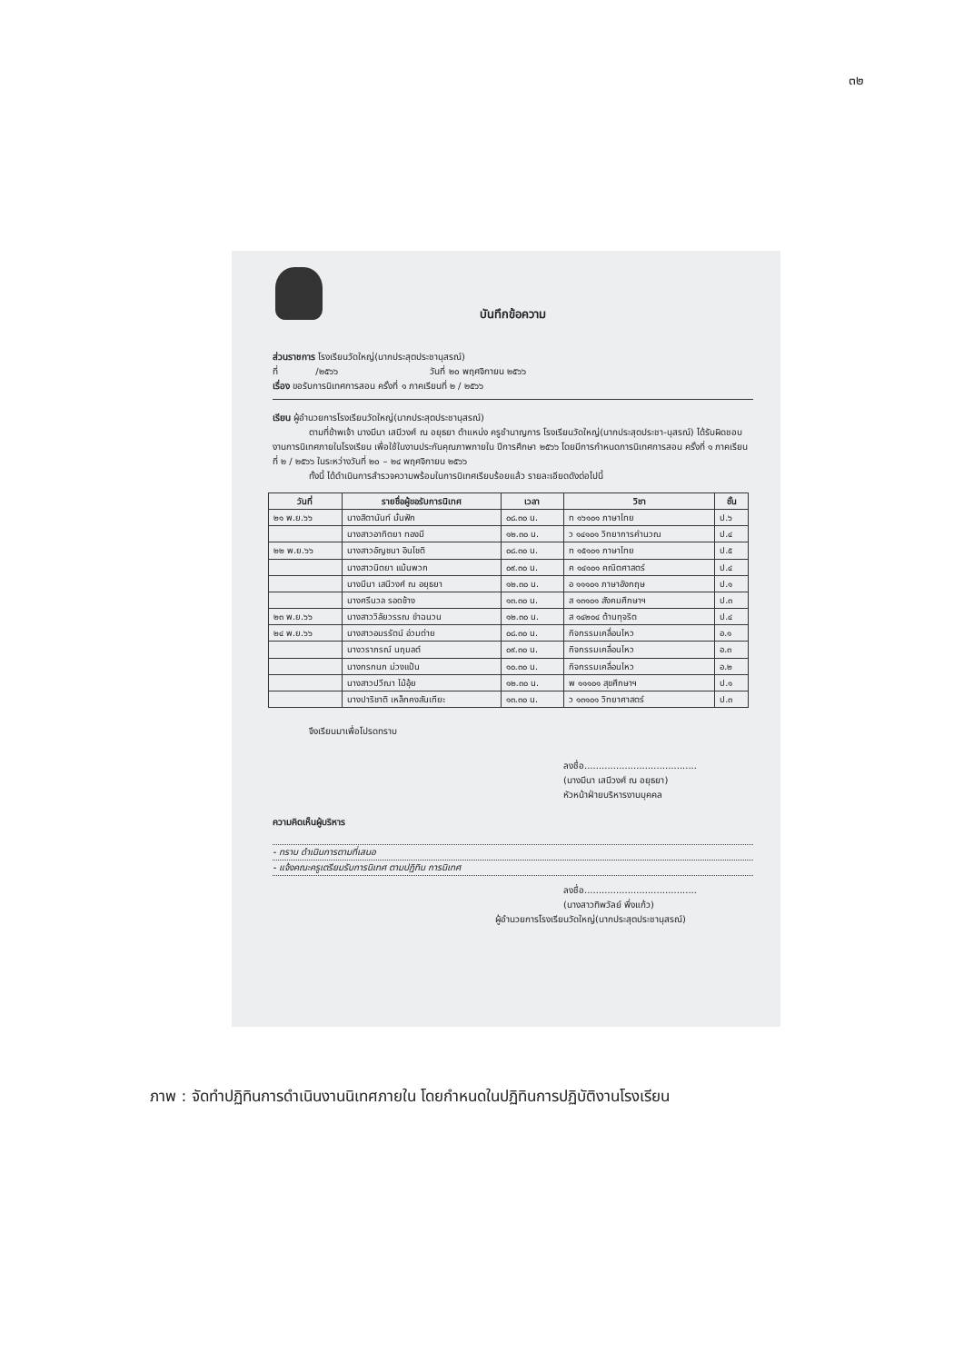๓๒
บันทึกข้อความ
ส่วนราชการ โรงเรียนวัดใหญ่(นากประสุตประชานุสรณ์)
ที่ /๒๕๖๖ วันที่ ๒๐ พฤศจิกายน ๒๕๖๖
เรื่อง ขอรับการนิเทศการสอน ครั้งที่ ๑ ภาคเรียนที่ ๒ / ๒๕๖๖
เรียน ผู้อำนวยการโรงเรียนวัดใหญ่(นากประสุตประชานุสรณ์)
ตามที่ข้าพเจ้า นางมีนา เสนีวงศ์ ณ อยุธยา ตำแหน่ง ครูชำนาญการ โรงเรียนวัดใหญ่(นากประสุตประชา-นุสรณ์) ได้รับผิดชอบงานการนิเทศภายในโรงเรียน เพื่อใช้ในงานประกันคุณภาพภายใน ปีการศึกษา ๒๕๖๖ โดยมีการกำหนดการนิเทศการสอน ครั้งที่ ๑ ภาคเรียนที่ ๒ / ๒๕๖๖ ในระหว่างวันที่ ๒๐ – ๒๔ พฤศจิกายน ๒๕๖๖
ทั้งนี้ ได้ดำเนินการสำรวจความพร้อมในการนิเทศเรียบร้อยแล้ว รายละเอียดดังต่อไปนี้
| วันที่ | รายชื่อผู้ขอรับการนิเทศ | เวลา | วิชา | ชั้น |
| --- | --- | --- | --- | --- |
| ๒๑ พ.ย.๖๖ | นางสิตานันท์ มั่นฟัก | ๐๘.๓๐ น. | ท ๑๖๑๐๑ ภาษาไทย | ป.๖ |
| | นางสาวอาทิตยา ทองมี | ๑๒.๓๐ น. | ว ๑๔๑๐๑ วิทยาการคำนวณ | ป.๔ |
| ๒๒ พ.ย.๖๖ | นางสาวอัญชนา อินโชติ | ๐๘.๓๐ น. | ท ๑๕๑๐๑ ภาษาไทย | ป.๕ |
| | นางสาวนิตยา แม้นพวก | ๐๙.๓๐ น. | ค ๑๔๑๐๑ คณิตศาสตร์ | ป.๔ |
| | นางมีนา เสนีวงศ์ ณ อยุธยา | ๑๒.๓๐ น. | อ ๑๑๑๐๑ ภาษาอังกฤษ | ป.๑ |
| | นางศรีนวล รอดช้าง | ๑๓.๓๐ น. | ส ๑๓๑๐๑ สังคมศึกษาฯ | ป.๓ |
| ๒๓ พ.ย.๖๖ | นางสาววิลัยวรรณ ขำฉนวน | ๑๒.๓๐ น. | ส ๑๔๒๐๔ ต้านทุจริต | ป.๔ |
| ๒๔ พ.ย.๖๖ | นางสาวอมรรัตน์ อ่วมต่าย | ๐๘.๓๐ น. | กิจกรรมเคลื่อนไหว | อ.๑ |
| | นางวราภรณ์ นฤมลต์ | ๐๙.๓๐ น. | กิจกรรมเคลื่อนไหว | อ.๓ |
| | นางกรกนก ม่วงแป้น | ๑๐.๓๐ น. | กิจกรรมเคลื่อนไหว | อ.๒ |
| | นางสาวปวีณา โม้อุ้ย | ๑๒.๓๐ น. | พ ๑๑๑๐๑ สุขศึกษาฯ | ป.๑ |
| | นางปาริชาติ เหล็กคงสันเทียะ | ๑๓.๓๐ น. | ว ๑๓๑๐๑ วิทยาศาสตร์ | ป.๓ |
จึงเรียนมาเพื่อโปรดทราบ
ลงชื่อ.......................................
(นางมีนา เสนีวงศ์ ณ อยุธยา)
หัวหน้าฝ่ายบริหารงานบุคคล
ความคิดเห็นผู้บริหาร
- ทราบ ดำเนินการตามที่เสนอ
- แจ้งคณะครูเตรียมรับการนิเทศ ตามปฏิทิน การนิเทศ
ลงชื่อ.......................................
(นางสาวทิพวัลย์ พึ่งแก้ว)
ผู้อำนวยการโรงเรียนวัดใหญ่(นากประสุตประชานุสรณ์)
ภาพ : จัดทำปฏิทินการดำเนินงานนิเทศภายใน โดยกำหนดในปฏิทินการปฏิบัติงานโรงเรียน